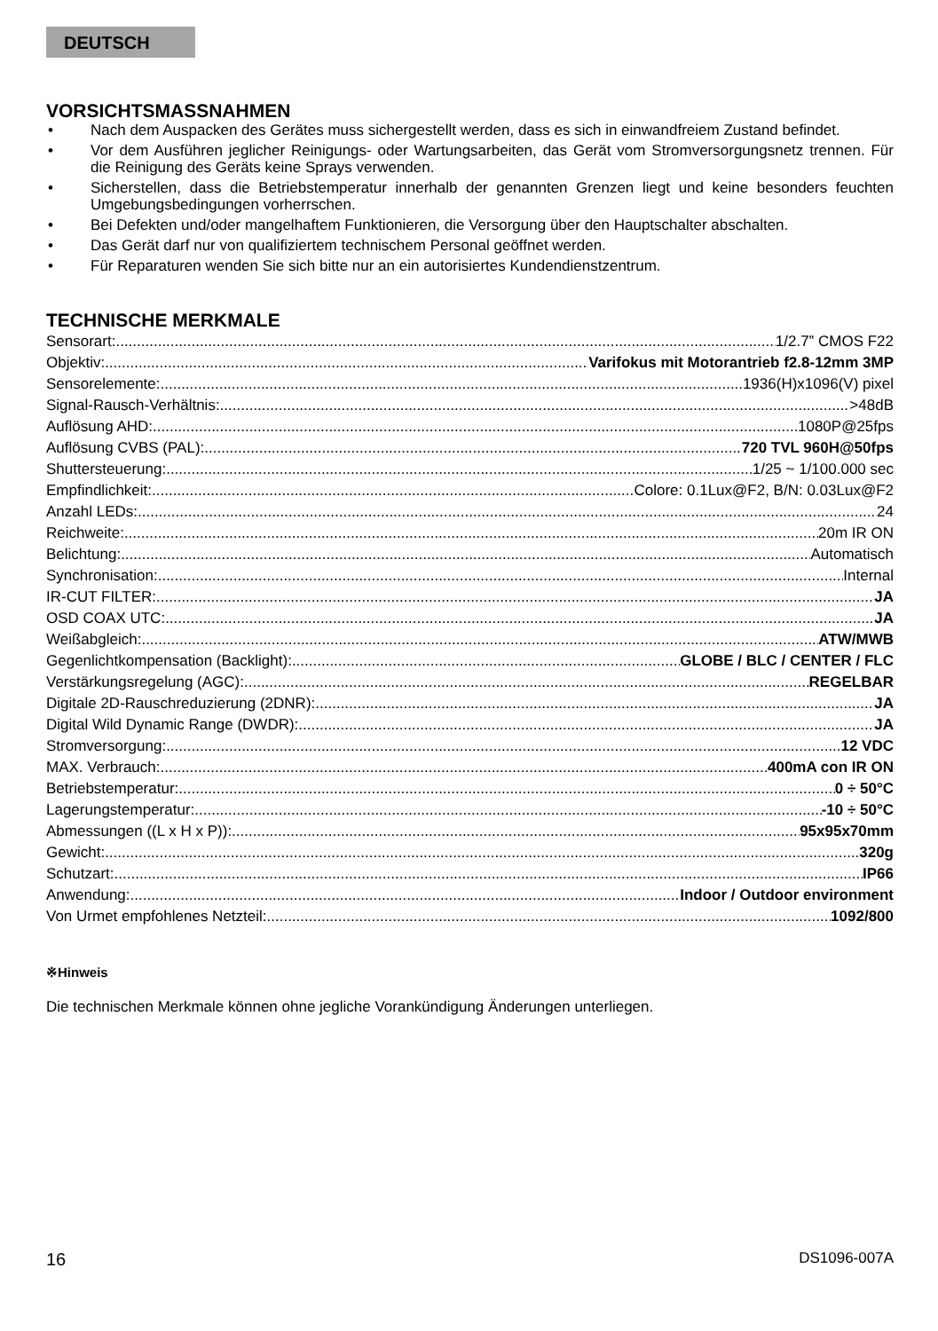DEUTSCH
VORSICHTSMASSNAHMEN
• Nach dem Auspacken des Gerätes muss sichergestellt werden, dass es sich in einwandfreiem Zustand befindet.
• Vor dem Ausführen jeglicher Reinigungs- oder Wartungsarbeiten, das Gerät vom Stromversorgungsnetz trennen. Für die Reinigung des Geräts keine Sprays verwenden.
• Sicherstellen, dass die Betriebstemperatur innerhalb der genannten Grenzen liegt und keine besonders feuchten Umgebungsbedingungen vorherrschen.
• Bei Defekten und/oder mangelhaftem Funktionieren, die Versorgung über den Hauptschalter abschalten.
• Das Gerät darf nur von qualifiziertem technischem Personal geöffnet werden.
• Für Reparaturen wenden Sie sich bitte nur an ein autorisiertes Kundendienstzentrum.
TECHNISCHE MERKMALE
Sensorart: 1/2.7” CMOS F22
Objektiv: Varifokus mit Motorantrieb f2.8-12mm 3MP
Sensorelemente: 1936(H)x1096(V) pixel
Signal-Rausch-Verhältnis: >48dB
Auflösung AHD: 1080P@25fps
Auflösung CVBS (PAL): 720 TVL 960H@50fps
Shuttersteuerung: 1/25 ~ 1/100.000 sec
Empfindlichkeit: Colore: 0.1Lux@F2, B/N: 0.03Lux@F2
Anzahl LEDs: 24
Reichweite: 20m IR ON
Belichtung: Automatisch
Synchronisation: Internal
IR-CUT FILTER: JA
OSD COAX UTC: JA
Weißabgleich: ATW/MWB
Gegenlichtkompensation (Backlight): GLOBE / BLC / CENTER / FLC
Verstärkungsregelung (AGC): REGELBAR
Digitale 2D-Rauschreduzierung (2DNR): JA
Digital Wild Dynamic Range (DWDR): JA
Stromversorgung: 12 VDC
MAX. Verbrauch: 400mA con IR ON
Betriebstemperatur: 0 ÷ 50°C
Lagerungstemperatur: -10 ÷ 50°C
Abmessungen ((L x H x P)): 95x95x70mm
Gewicht: 320g
Schutzart: IP66
Anwendung: Indoor / Outdoor environment
Von Urmet empfohlenes Netzteil: 1092/800
※Hinweis
Die technischen Merkmale können ohne jegliche Vorankündigung Änderungen unterliegen.
16 DS1096-007A